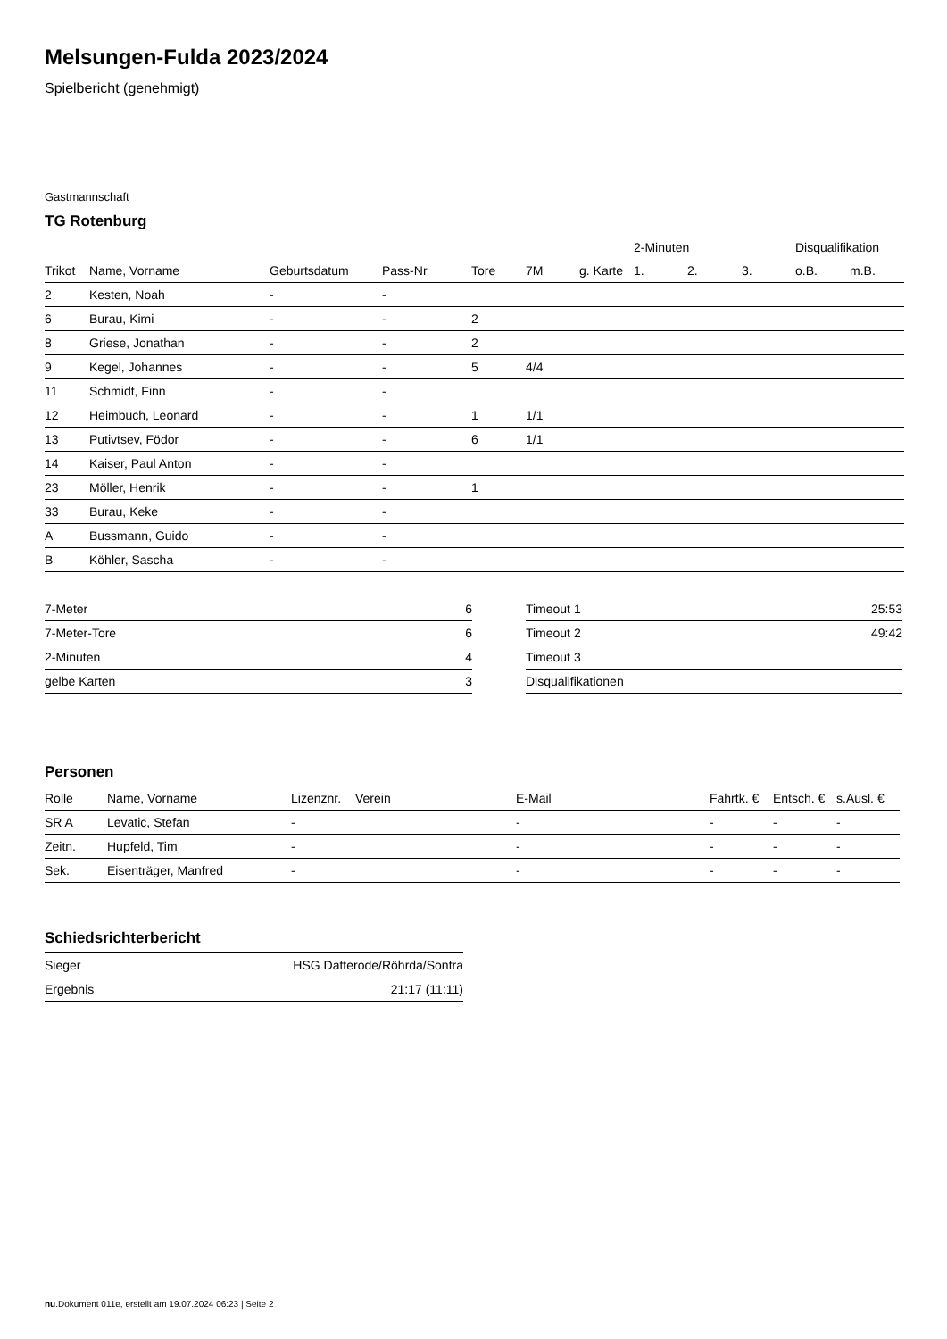Melsungen-Fulda 2023/2024
Spielbericht (genehmigt)
Gastmannschaft
TG Rotenburg
| | | | | | | | 2-Minuten | | | Disqualifikation | |
| --- | --- | --- | --- | --- | --- | --- | --- | --- | --- | --- | --- |
| Trikot | Name, Vorname | Geburtsdatum | Pass-Nr | Tore | 7M | g. Karte | 1. | 2. | 3. | o.B. | m.B. |
| 2 | Kesten, Noah | - | - | | | | | | | | |
| 6 | Burau, Kimi | - | - | 2 | | | | | | | |
| 8 | Griese, Jonathan | - | - | 2 | | | | | | | |
| 9 | Kegel, Johannes | - | - | 5 | 4/4 | | | | | | |
| 11 | Schmidt, Finn | - | - | | | | | | | | |
| 12 | Heimbuch, Leonard | - | - | 1 | 1/1 | | | | | | |
| 13 | Putivtsev, Födor | - | - | 6 | 1/1 | | | | | | |
| 14 | Kaiser, Paul Anton | - | - | | | | | | | | |
| 23 | Möller, Henrik | - | - | 1 | | | | | | | |
| 33 | Burau, Keke | - | - | | | | | | | | |
| A | Bussmann, Guido | - | - | | | | | | | | |
| B | Köhler, Sascha | - | - | | | | | | | | |
| 7-Meter | 6 |
| 7-Meter-Tore | 6 |
| 2-Minuten | 4 |
| gelbe Karten | 3 |
| Timeout 1 | 25:53 |
| Timeout 2 | 49:42 |
| Timeout 3 | |
| Disqualifikationen | |
Personen
| Rolle | Name, Vorname | Lizenznr. | Verein | E-Mail | Fahrtk. € | Entsch. € | s.Ausl. € |
| --- | --- | --- | --- | --- | --- | --- | --- |
| SR A | Levatic, Stefan | - | | - | - | - | - |
| Zeitn. | Hupfeld, Tim | - | | - | - | - | - |
| Sek. | Eisenträger, Manfred | - | | - | - | - | - |
Schiedsrichterbericht
| Sieger | HSG Datterode/Röhrda/Sontra |
| Ergebnis | 21:17 (11:11) |
nu.Dokument 011e, erstellt am 19.07.2024 06:23 | Seite 2